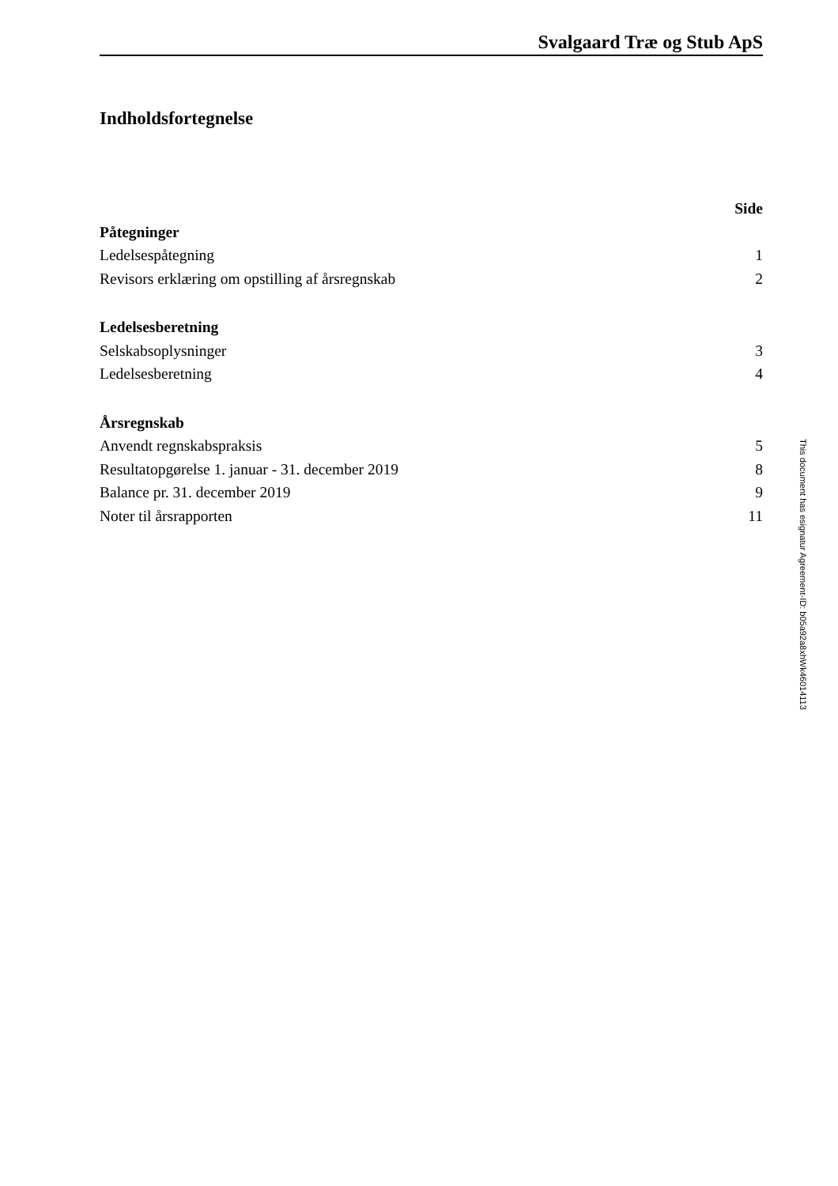Svalgaard Træ og Stub ApS
Indholdsfortegnelse
| | Side |
| --- | --- |
| Påtegninger | |
| Ledelsespåtegning | 1 |
| Revisors erklæring om opstilling af årsregnskab | 2 |
| Ledelsesberetning | |
| Selskabsoplysninger | 3 |
| Ledelsesberetning | 4 |
| Årsregnskab | |
| Anvendt regnskabspraksis | 5 |
| Resultatopgørelse 1. januar - 31. december 2019 | 8 |
| Balance pr. 31. december 2019 | 9 |
| Noter til årsrapporten | 11 |
This document has esignatur Agreement-ID: b05a92a8xhWk46014113